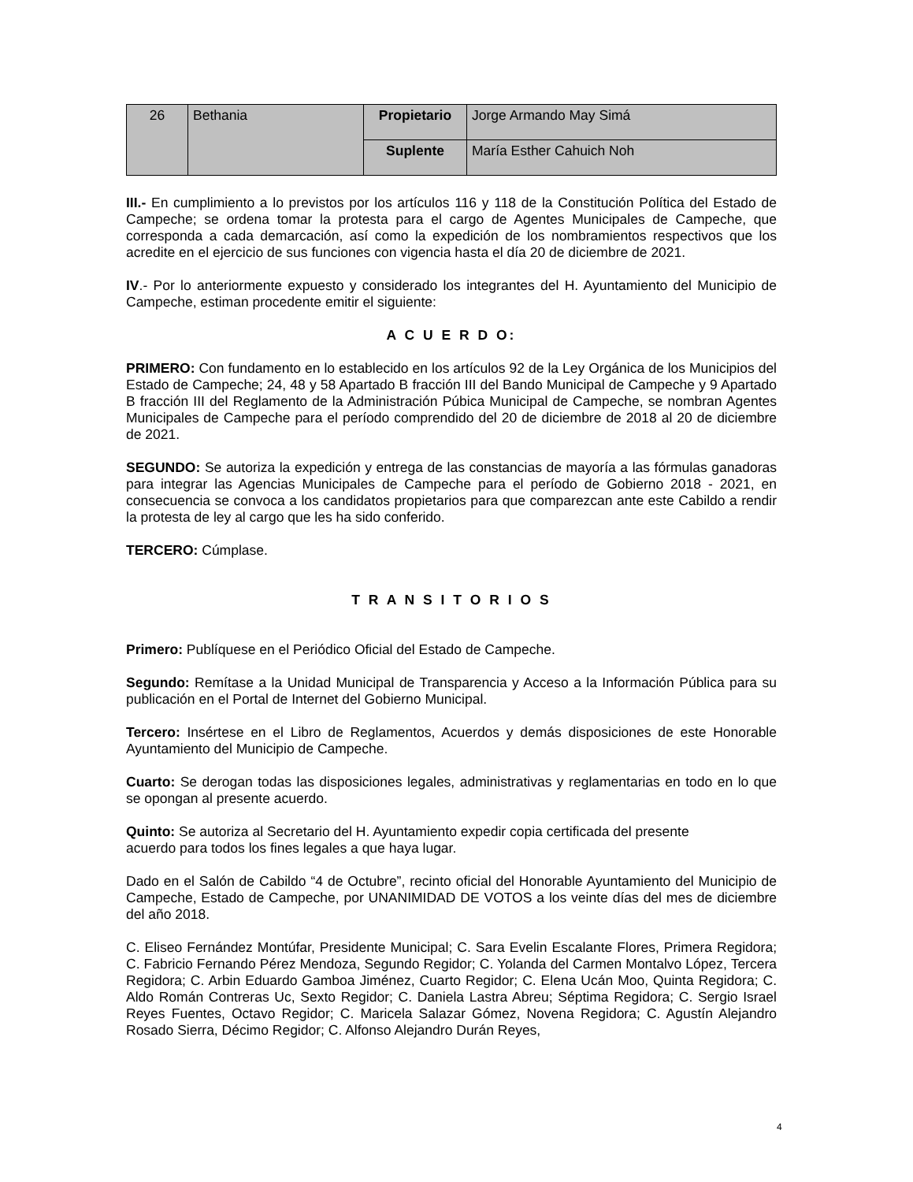| 26 | Bethania | Propietario | Jorge Armando May Simá |
| | | Suplente | María Esther Cahuich Noh |
III.- En cumplimiento a lo previstos por los artículos 116 y 118 de la Constitución Política del Estado de Campeche; se ordena tomar la protesta para el cargo de Agentes Municipales de Campeche, que corresponda a cada demarcación, así como la expedición de los nombramientos respectivos que los acredite en el ejercicio de sus funciones con vigencia hasta el día 20 de diciembre de 2021.
IV.- Por lo anteriormente expuesto y considerado los integrantes del H. Ayuntamiento del Municipio de Campeche, estiman procedente emitir el siguiente:
A C U E R D O:
PRIMERO: Con fundamento en lo establecido en los artículos 92 de la Ley Orgánica de los Municipios del Estado de Campeche; 24, 48 y 58 Apartado B fracción III del Bando Municipal de Campeche y 9 Apartado B fracción III del Reglamento de la Administración Púbica Municipal de Campeche, se nombran Agentes Municipales de Campeche para el período comprendido del 20 de diciembre de 2018 al 20 de diciembre de 2021.
SEGUNDO: Se autoriza la expedición y entrega de las constancias de mayoría a las fórmulas ganadoras para integrar las Agencias Municipales de Campeche para el período de Gobierno 2018 - 2021, en consecuencia se convoca a los candidatos propietarios para que comparezcan ante este Cabildo a rendir la protesta de ley al cargo que les ha sido conferido.
TERCERO: Cúmplase.
T R A N S I T O R I O S
Primero: Publíquese en el Periódico Oficial del Estado de Campeche.
Segundo: Remítase a la Unidad Municipal de Transparencia y Acceso a la Información Pública para su publicación en el Portal de Internet del Gobierno Municipal.
Tercero: Insértese en el Libro de Reglamentos, Acuerdos y demás disposiciones de este Honorable Ayuntamiento del Municipio de Campeche.
Cuarto: Se derogan todas las disposiciones legales, administrativas y reglamentarias en todo en lo que se opongan al presente acuerdo.
Quinto: Se autoriza al Secretario del H. Ayuntamiento expedir copia certificada del presente
acuerdo para todos los fines legales a que haya lugar.
Dado en el Salón de Cabildo “4 de Octubre”, recinto oficial del Honorable Ayuntamiento del Municipio de Campeche, Estado de Campeche, por UNANIMIDAD DE VOTOS a los veinte días del mes de diciembre del año 2018.
C. Eliseo Fernández Montúfar, Presidente Municipal; C. Sara Evelin Escalante Flores, Primera Regidora; C. Fabricio Fernando Pérez Mendoza, Segundo Regidor; C. Yolanda del Carmen Montalvo López, Tercera Regidora; C. Arbin Eduardo Gamboa Jiménez, Cuarto Regidor; C. Elena Ucán Moo, Quinta Regidora; C. Aldo Román Contreras Uc, Sexto Regidor; C. Daniela Lastra Abreu; Séptima Regidora; C. Sergio Israel Reyes Fuentes, Octavo Regidor; C. Maricela Salazar Gómez, Novena Regidora; C. Agustín Alejandro Rosado Sierra, Décimo Regidor; C. Alfonso Alejandro Durán Reyes,
4